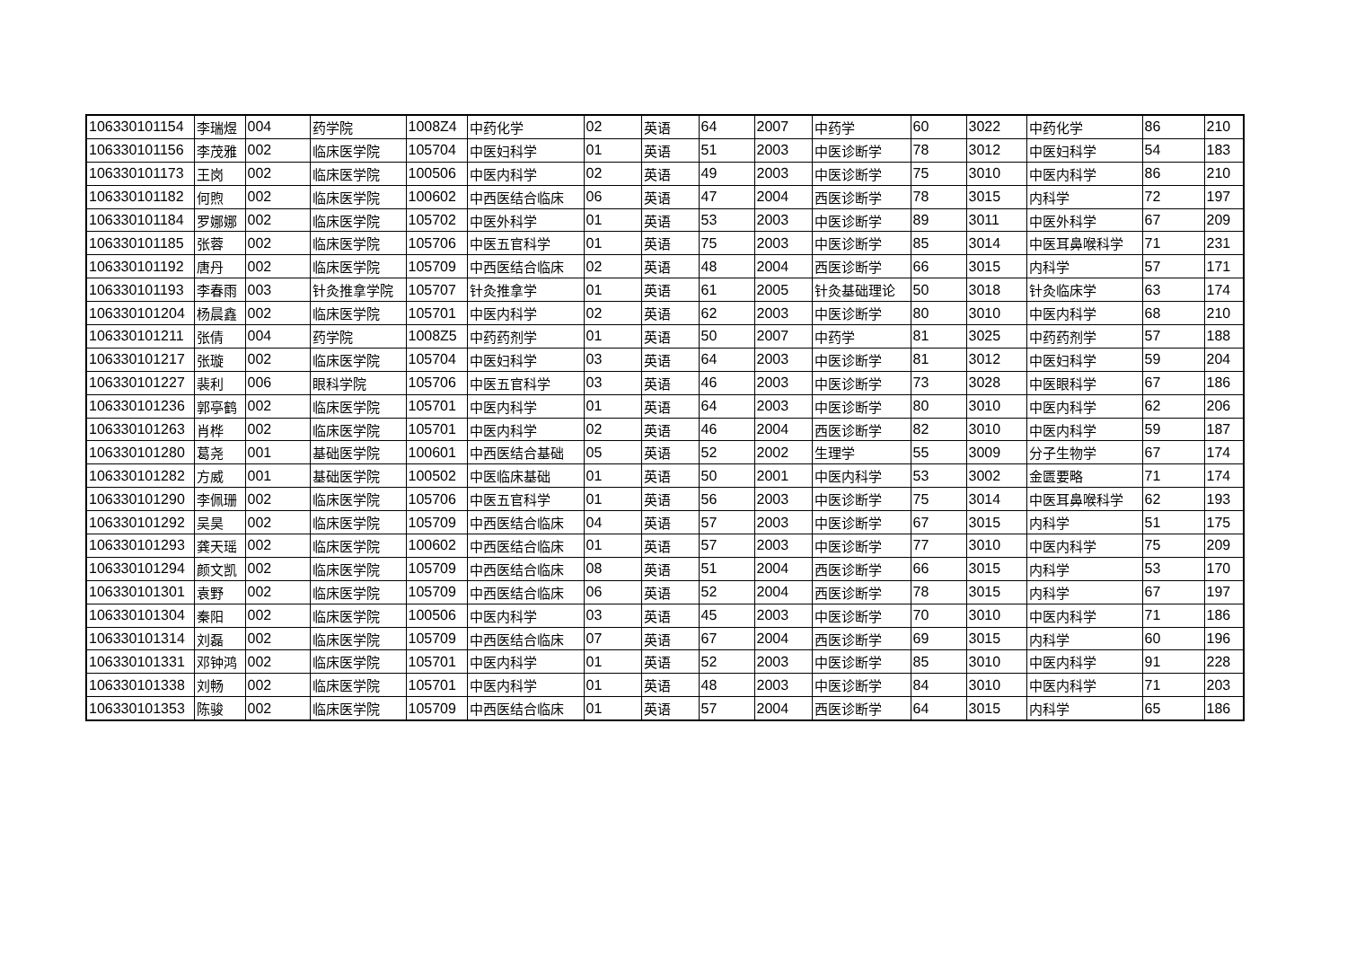| 106330101154 | 李瑞煜 | 004 | 药学院 | 1008Z4 | 中药化学 | 02 | 英语 | 64 | 2007 | 中药学 | 60 | 3022 | 中药化学 | 86 | 210 |
| 106330101156 | 李茂雅 | 002 | 临床医学院 | 105704 | 中医妇科学 | 01 | 英语 | 51 | 2003 | 中医诊断学 | 78 | 3012 | 中医妇科学 | 54 | 183 |
| 106330101173 | 王岗 | 002 | 临床医学院 | 100506 | 中医内科学 | 02 | 英语 | 49 | 2003 | 中医诊断学 | 75 | 3010 | 中医内科学 | 86 | 210 |
| 106330101182 | 何煦 | 002 | 临床医学院 | 100602 | 中西医结合临床 | 06 | 英语 | 47 | 2004 | 西医诊断学 | 78 | 3015 | 内科学 | 72 | 197 |
| 106330101184 | 罗娜娜 | 002 | 临床医学院 | 105702 | 中医外科学 | 01 | 英语 | 53 | 2003 | 中医诊断学 | 89 | 3011 | 中医外科学 | 67 | 209 |
| 106330101185 | 张蓉 | 002 | 临床医学院 | 105706 | 中医五官科学 | 01 | 英语 | 75 | 2003 | 中医诊断学 | 85 | 3014 | 中医耳鼻喉科学 | 71 | 231 |
| 106330101192 | 唐丹 | 002 | 临床医学院 | 105709 | 中西医结合临床 | 02 | 英语 | 48 | 2004 | 西医诊断学 | 66 | 3015 | 内科学 | 57 | 171 |
| 106330101193 | 李春雨 | 003 | 针灸推拿学院 | 105707 | 针灸推拿学 | 01 | 英语 | 61 | 2005 | 针灸基础理论 | 50 | 3018 | 针灸临床学 | 63 | 174 |
| 106330101204 | 杨晨鑫 | 002 | 临床医学院 | 105701 | 中医内科学 | 02 | 英语 | 62 | 2003 | 中医诊断学 | 80 | 3010 | 中医内科学 | 68 | 210 |
| 106330101211 | 张倩 | 004 | 药学院 | 1008Z5 | 中药药剂学 | 01 | 英语 | 50 | 2007 | 中药学 | 81 | 3025 | 中药药剂学 | 57 | 188 |
| 106330101217 | 张璇 | 002 | 临床医学院 | 105704 | 中医妇科学 | 03 | 英语 | 64 | 2003 | 中医诊断学 | 81 | 3012 | 中医妇科学 | 59 | 204 |
| 106330101227 | 裴利 | 006 | 眼科学院 | 105706 | 中医五官科学 | 03 | 英语 | 46 | 2003 | 中医诊断学 | 73 | 3028 | 中医眼科学 | 67 | 186 |
| 106330101236 | 郭亭鹤 | 002 | 临床医学院 | 105701 | 中医内科学 | 01 | 英语 | 64 | 2003 | 中医诊断学 | 80 | 3010 | 中医内科学 | 62 | 206 |
| 106330101263 | 肖桦 | 002 | 临床医学院 | 105701 | 中医内科学 | 02 | 英语 | 46 | 2004 | 西医诊断学 | 82 | 3010 | 中医内科学 | 59 | 187 |
| 106330101280 | 葛尧 | 001 | 基础医学院 | 100601 | 中西医结合基础 | 05 | 英语 | 52 | 2002 | 生理学 | 55 | 3009 | 分子生物学 | 67 | 174 |
| 106330101282 | 方威 | 001 | 基础医学院 | 100502 | 中医临床基础 | 01 | 英语 | 50 | 2001 | 中医内科学 | 53 | 3002 | 金匮要略 | 71 | 174 |
| 106330101290 | 李佩珊 | 002 | 临床医学院 | 105706 | 中医五官科学 | 01 | 英语 | 56 | 2003 | 中医诊断学 | 75 | 3014 | 中医耳鼻喉科学 | 62 | 193 |
| 106330101292 | 吴昊 | 002 | 临床医学院 | 105709 | 中西医结合临床 | 04 | 英语 | 57 | 2003 | 中医诊断学 | 67 | 3015 | 内科学 | 51 | 175 |
| 106330101293 | 龚天瑶 | 002 | 临床医学院 | 100602 | 中西医结合临床 | 01 | 英语 | 57 | 2003 | 中医诊断学 | 77 | 3010 | 中医内科学 | 75 | 209 |
| 106330101294 | 颜文凯 | 002 | 临床医学院 | 105709 | 中西医结合临床 | 08 | 英语 | 51 | 2004 | 西医诊断学 | 66 | 3015 | 内科学 | 53 | 170 |
| 106330101301 | 袁野 | 002 | 临床医学院 | 105709 | 中西医结合临床 | 06 | 英语 | 52 | 2004 | 西医诊断学 | 78 | 3015 | 内科学 | 67 | 197 |
| 106330101304 | 秦阳 | 002 | 临床医学院 | 100506 | 中医内科学 | 03 | 英语 | 45 | 2003 | 中医诊断学 | 70 | 3010 | 中医内科学 | 71 | 186 |
| 106330101314 | 刘磊 | 002 | 临床医学院 | 105709 | 中西医结合临床 | 07 | 英语 | 67 | 2004 | 西医诊断学 | 69 | 3015 | 内科学 | 60 | 196 |
| 106330101331 | 邓钟鸿 | 002 | 临床医学院 | 105701 | 中医内科学 | 01 | 英语 | 52 | 2003 | 中医诊断学 | 85 | 3010 | 中医内科学 | 91 | 228 |
| 106330101338 | 刘畅 | 002 | 临床医学院 | 105701 | 中医内科学 | 01 | 英语 | 48 | 2003 | 中医诊断学 | 84 | 3010 | 中医内科学 | 71 | 203 |
| 106330101353 | 陈骏 | 002 | 临床医学院 | 105709 | 中西医结合临床 | 01 | 英语 | 57 | 2004 | 西医诊断学 | 64 | 3015 | 内科学 | 65 | 186 |